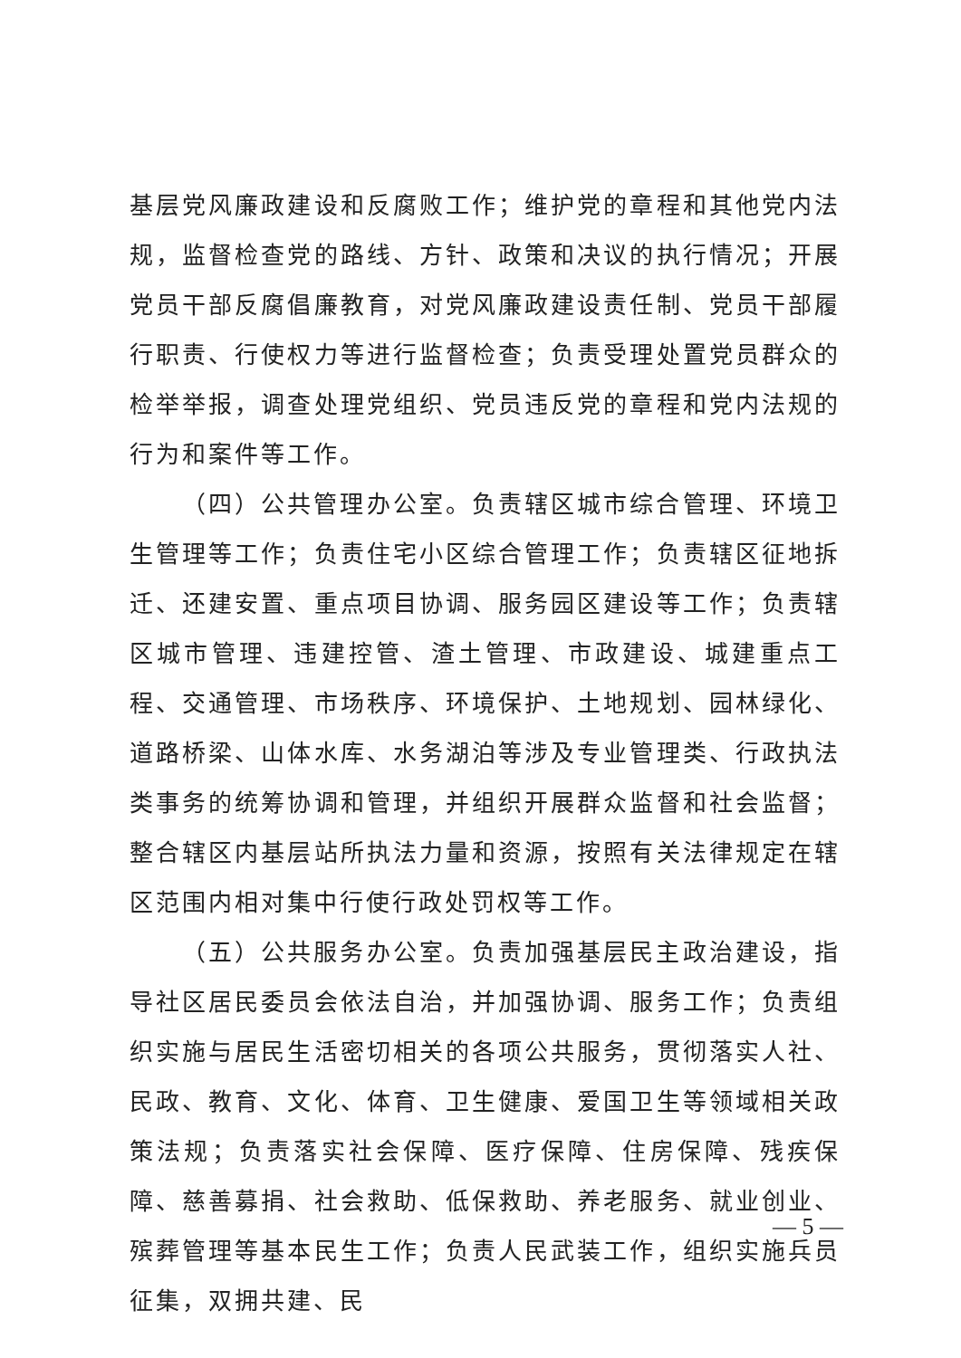基层党风廉政建设和反腐败工作；维护党的章程和其他党内法规，监督检查党的路线、方针、政策和决议的执行情况；开展党员干部反腐倡廉教育，对党风廉政建设责任制、党员干部履行职责、行使权力等进行监督检查；负责受理处置党员群众的检举举报，调查处理党组织、党员违反党的章程和党内法规的行为和案件等工作。
（四）公共管理办公室。负责辖区城市综合管理、环境卫生管理等工作；负责住宅小区综合管理工作；负责辖区征地拆迁、还建安置、重点项目协调、服务园区建设等工作；负责辖区城市管理、违建控管、渣土管理、市政建设、城建重点工程、交通管理、市场秩序、环境保护、土地规划、园林绿化、道路桥梁、山体水库、水务湖泊等涉及专业管理类、行政执法类事务的统筹协调和管理，并组织开展群众监督和社会监督；整合辖区内基层站所执法力量和资源，按照有关法律规定在辖区范围内相对集中行使行政处罚权等工作。
（五）公共服务办公室。负责加强基层民主政治建设，指导社区居民委员会依法自治，并加强协调、服务工作；负责组织实施与居民生活密切相关的各项公共服务，贯彻落实人社、民政、教育、文化、体育、卫生健康、爱国卫生等领域相关政策法规；负责落实社会保障、医疗保障、住房保障、残疾保障、慈善募捐、社会救助、低保救助、养老服务、就业创业、殡葬管理等基本民生工作；负责人民武装工作，组织实施兵员征集，双拥共建、民
— 5 —